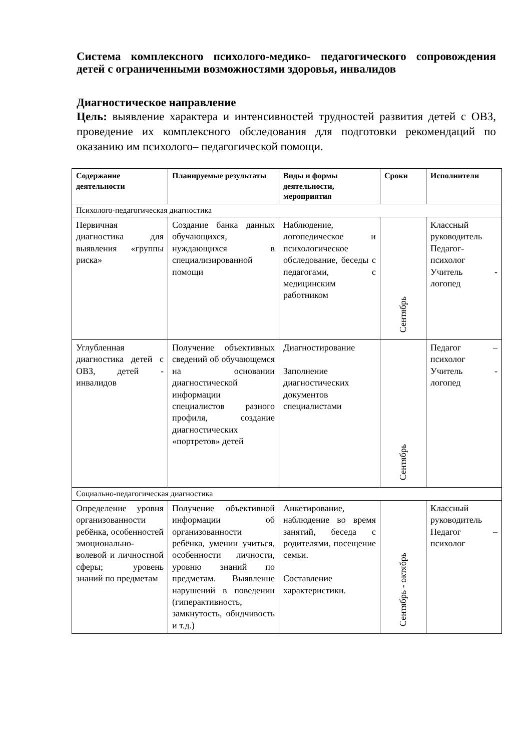Система комплексного психолого-медико- педагогического сопровождения детей с ограниченными возможностями здоровья, инвалидов
Диагностическое направление
Цель: выявление характера и интенсивностей трудностей развития детей с ОВЗ, проведение их комплексного обследования для подготовки рекомендаций по оказанию им психолого– педагогической помощи.
| Содержание деятельности | Планируемые результаты | Виды и формы деятельности, мероприятия | Сроки | Исполнители |
| --- | --- | --- | --- | --- |
| Психолого-педагогическая диагностика | | | | |
| Первичная диагностика для выявления «группы риска» | Создание банка данных обучающихся, нуждающихся в специализированной помощи | Наблюдение, логопедическое и психологическое обследование, беседы с педагогами, с медицинским работником | Сентябрь | Классный руководитель Педагог-психолог Учитель - логопед |
| Углубленная диагностика детей с ОВЗ, детей - инвалидов | Получение объективных сведений об обучающемся на основании диагностической информации специалистов разного профиля, создание диагностических «портретов» детей | Диагностирование Заполнение диагностических документов специалистами | Сентябрь | Педагог – психолог Учитель - логопед |
| Социально-педагогическая диагностика | | | | |
| Определение уровня организованности ребёнка, особенностей эмоционально-волевой и личностной сферы; уровень знаний по предметам | Получение объективной информации об организованности ребёнка, умении учиться, особенности личности, уровню знаний по предметам. Выявление нарушений в поведении (гиперактивность, замкнутость, обидчивость и т.д.) | Анкетирование, наблюдение во время занятий, беседа с родителями, посещение семьи. Составление характеристики. | Сентябрь - октябрь | Классный руководитель Педагог – психолог |